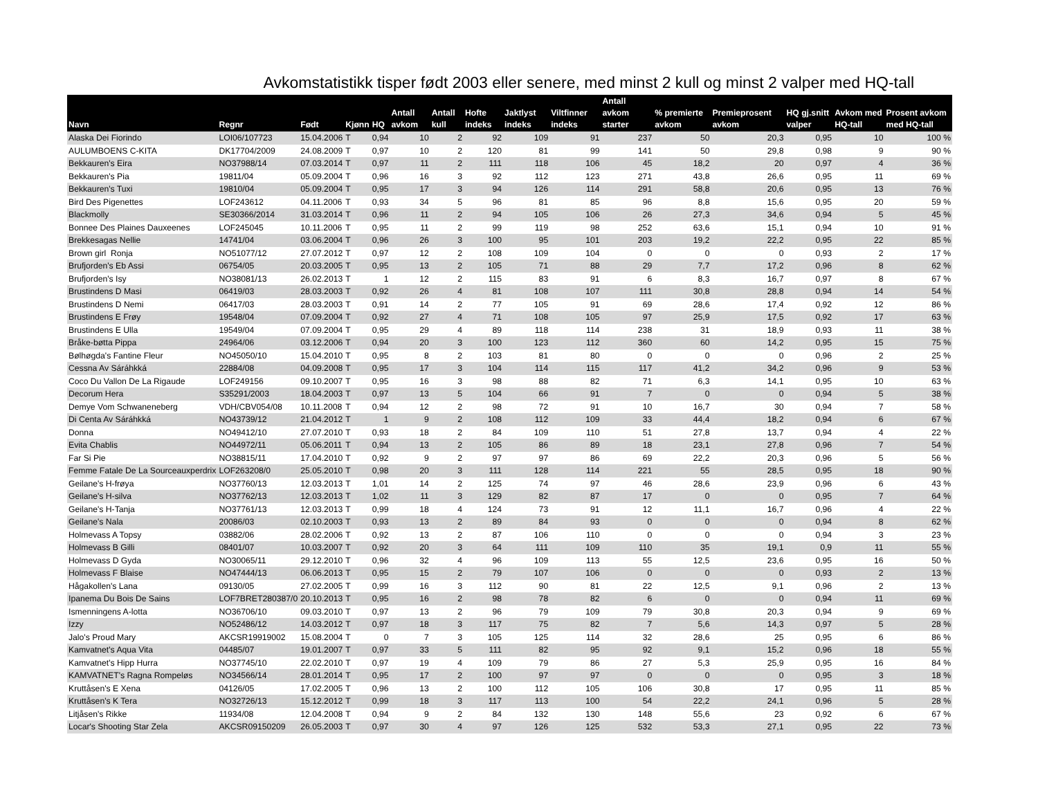Avkomstatistikk tisper født 2003 eller senere, med minst 2 kull og minst 2 valper med HQ-tall
| Navn | Regnr | Født | Kjønn | HQ | Antall avkom | Antall kull | Hofte indeks | Jaktlyst indeks | Viltfinner indeks | Antall avkom starter | % premierte avkom | Premieprosent avkom | HQ gj.snitt valper | Avkom med HQ-tall | Prosent avkom med HQ-tall |
| --- | --- | --- | --- | --- | --- | --- | --- | --- | --- | --- | --- | --- | --- | --- | --- |
| Alaska Dei Fiorindo | LOI06/107723 | 15.04.2006 | T | 0,94 | 10 | 2 | 92 | 109 | 91 | 237 | 50 | 20,3 | 0,95 | 10 | 100 % |
| AULUMBOENS C-KITA | DK17704/2009 | 24.08.2009 | T | 0,97 | 10 | 2 | 120 | 81 | 99 | 141 | 50 | 29,8 | 0,98 | 9 | 90 % |
| Bekkauren's Eira | NO37988/14 | 07.03.2014 | T | 0,97 | 11 | 2 | 111 | 118 | 106 | 45 | 18,2 | 20 | 0,97 | 4 | 36 % |
| Bekkauren's Pia | 19811/04 | 05.09.2004 | T | 0,96 | 16 | 3 | 92 | 112 | 123 | 271 | 43,8 | 26,6 | 0,95 | 11 | 69 % |
| Bekkauren's Tuxi | 19810/04 | 05.09.2004 | T | 0,95 | 17 | 3 | 94 | 126 | 114 | 291 | 58,8 | 20,6 | 0,95 | 13 | 76 % |
| Bird Des Pigenettes | LOF243612 | 04.11.2006 | T | 0,93 | 34 | 5 | 96 | 81 | 85 | 96 | 8,8 | 15,6 | 0,95 | 20 | 59 % |
| Blackmolly | SE30366/2014 | 31.03.2014 | T | 0,96 | 11 | 2 | 94 | 105 | 106 | 26 | 27,3 | 34,6 | 0,94 | 5 | 45 % |
| Bonnee Des Plaines Dauxeenes | LOF245045 | 10.11.2006 | T | 0,95 | 11 | 2 | 99 | 119 | 98 | 252 | 63,6 | 15,1 | 0,94 | 10 | 91 % |
| Brekkesagas Nellie | 14741/04 | 03.06.2004 | T | 0,96 | 26 | 3 | 100 | 95 | 101 | 203 | 19,2 | 22,2 | 0,95 | 22 | 85 % |
| Brown girl Ronja | NO51077/12 | 27.07.2012 | T | 0,97 | 12 | 2 | 108 | 109 | 104 | 0 | 0 | 0 | 0,93 | 2 | 17 % |
| Brufjorden's Eb Assi | 06754/05 | 20.03.2005 | T | 0,95 | 13 | 2 | 105 | 71 | 88 | 29 | 7,7 | 17,2 | 0,96 | 8 | 62 % |
| Brufjorden's Isy | NO38081/13 | 26.02.2013 | T | 1 | 12 | 2 | 115 | 83 | 91 | 6 | 8,3 | 16,7 | 0,97 | 8 | 67 % |
| Brustindens D Masi | 06419/03 | 28.03.2003 | T | 0,92 | 26 | 4 | 81 | 108 | 107 | 111 | 30,8 | 28,8 | 0,94 | 14 | 54 % |
| Brustindens D Nemi | 06417/03 | 28.03.2003 | T | 0,91 | 14 | 2 | 77 | 105 | 91 | 69 | 28,6 | 17,4 | 0,92 | 12 | 86 % |
| Brustindens E Frøy | 19548/04 | 07.09.2004 | T | 0,92 | 27 | 4 | 71 | 108 | 105 | 97 | 25,9 | 17,5 | 0,92 | 17 | 63 % |
| Brustindens E Ulla | 19549/04 | 07.09.2004 | T | 0,95 | 29 | 4 | 89 | 118 | 114 | 238 | 31 | 18,9 | 0,93 | 11 | 38 % |
| Bråke-bøtta Pippa | 24964/06 | 03.12.2006 | T | 0,94 | 20 | 3 | 100 | 123 | 112 | 360 | 60 | 14,2 | 0,95 | 15 | 75 % |
| Bølhøgda's Fantine Fleur | NO45050/10 | 15.04.2010 | T | 0,95 | 8 | 2 | 103 | 81 | 80 | 0 | 0 | 0 | 0,96 | 2 | 25 % |
| Cessna Av Sáráhkká | 22884/08 | 04.09.2008 | T | 0,95 | 17 | 3 | 104 | 114 | 115 | 117 | 41,2 | 34,2 | 0,96 | 9 | 53 % |
| Coco Du Vallon De La Rigaude | LOF249156 | 09.10.2007 | T | 0,95 | 16 | 3 | 98 | 88 | 82 | 71 | 6,3 | 14,1 | 0,95 | 10 | 63 % |
| Decorum Hera | S35291/2003 | 18.04.2003 | T | 0,97 | 13 | 5 | 104 | 66 | 91 | 7 | 0 | 0 | 0,94 | 5 | 38 % |
| Demye Vom Schwaneneberg | VDH/CBV054/08 | 10.11.2008 | T | 0,94 | 12 | 2 | 98 | 72 | 91 | 10 | 16,7 | 30 | 0,94 | 7 | 58 % |
| Di Centa Av Sáráhkká | NO43739/12 | 21.04.2012 | T | 1 | 9 | 2 | 108 | 112 | 109 | 33 | 44,4 | 18,2 | 0,94 | 6 | 67 % |
| Donna | NO49412/10 | 27.07.2010 | T | 0,93 | 18 | 2 | 84 | 109 | 110 | 51 | 27,8 | 13,7 | 0,94 | 4 | 22 % |
| Evita Chablis | NO44972/11 | 05.06.2011 | T | 0,94 | 13 | 2 | 105 | 86 | 89 | 18 | 23,1 | 27,8 | 0,96 | 7 | 54 % |
| Far Si Pie | NO38815/11 | 17.04.2010 | T | 0,92 | 9 | 2 | 97 | 97 | 86 | 69 | 22,2 | 20,3 | 0,96 | 5 | 56 % |
| Femme Fatale De La Sourceauxperdrix | LOF263208/0 | 25.05.2010 | T | 0,98 | 20 | 3 | 111 | 128 | 114 | 221 | 55 | 28,5 | 0,95 | 18 | 90 % |
| Geilane's H-frøya | NO37760/13 | 12.03.2013 | T | 1,01 | 14 | 2 | 125 | 74 | 97 | 46 | 28,6 | 23,9 | 0,96 | 6 | 43 % |
| Geilane's H-silva | NO37762/13 | 12.03.2013 | T | 1,02 | 11 | 3 | 129 | 82 | 87 | 17 | 0 | 0 | 0,95 | 7 | 64 % |
| Geilane's H-Tanja | NO37761/13 | 12.03.2013 | T | 0,99 | 18 | 4 | 124 | 73 | 91 | 12 | 11,1 | 16,7 | 0,96 | 4 | 22 % |
| Geilane's Nala | 20086/03 | 02.10.2003 | T | 0,93 | 13 | 2 | 89 | 84 | 93 | 0 | 0 | 0 | 0,94 | 8 | 62 % |
| Holmevass A Topsy | 03882/06 | 28.02.2006 | T | 0,92 | 13 | 2 | 87 | 106 | 110 | 0 | 0 | 0 | 0,94 | 3 | 23 % |
| Holmevass B Gilli | 08401/07 | 10.03.2007 | T | 0,92 | 20 | 3 | 64 | 111 | 109 | 110 | 35 | 19,1 | 0,9 | 11 | 55 % |
| Holmevass D Gyda | NO30065/11 | 29.12.2010 | T | 0,96 | 32 | 4 | 96 | 109 | 113 | 55 | 12,5 | 23,6 | 0,95 | 16 | 50 % |
| Holmevass F Blaise | NO47444/13 | 06.06.2013 | T | 0,95 | 15 | 2 | 79 | 107 | 106 | 0 | 0 | 0 | 0,93 | 2 | 13 % |
| Hågakollen's Lana | 09130/05 | 27.02.2005 | T | 0,99 | 16 | 3 | 112 | 90 | 81 | 22 | 12,5 | 9,1 | 0,96 | 2 | 13 % |
| Ipanema Du Bois De Sains | LOF7BRET280387/0 | 20.10.2013 | T | 0,95 | 16 | 2 | 98 | 78 | 82 | 6 | 0 | 0 | 0,94 | 11 | 69 % |
| Ismenningens A-lotta | NO36706/10 | 09.03.2010 | T | 0,97 | 13 | 2 | 96 | 79 | 109 | 79 | 30,8 | 20,3 | 0,94 | 9 | 69 % |
| Izzy | NO52486/12 | 14.03.2012 | T | 0,97 | 18 | 3 | 117 | 75 | 82 | 7 | 5,6 | 14,3 | 0,97 | 5 | 28 % |
| Jalo's Proud Mary | AKCSR19919002 | 15.08.2004 | T | 0 | 7 | 3 | 105 | 125 | 114 | 32 | 28,6 | 25 | 0,95 | 6 | 86 % |
| Kamvatnet's Aqua Vita | 04485/07 | 19.01.2007 | T | 0,97 | 33 | 5 | 111 | 82 | 95 | 92 | 9,1 | 15,2 | 0,96 | 18 | 55 % |
| Kamvatnet's Hipp Hurra | NO37745/10 | 22.02.2010 | T | 0,97 | 19 | 4 | 109 | 79 | 86 | 27 | 5,3 | 25,9 | 0,95 | 16 | 84 % |
| KAMVATNET's Ragna Rompeløs | NO34566/14 | 28.01.2014 | T | 0,95 | 17 | 2 | 100 | 97 | 97 | 0 | 0 | 0 | 0,95 | 3 | 18 % |
| Kruttåsen's E Xena | 04126/05 | 17.02.2005 | T | 0,96 | 13 | 2 | 100 | 112 | 105 | 106 | 30,8 | 17 | 0,95 | 11 | 85 % |
| Kruttåsen's K Tera | NO32726/13 | 15.12.2012 | T | 0,99 | 18 | 3 | 117 | 113 | 100 | 54 | 22,2 | 24,1 | 0,96 | 5 | 28 % |
| Litjåsen's Rikke | 11934/08 | 12.04.2008 | T | 0,94 | 9 | 2 | 84 | 132 | 130 | 148 | 55,6 | 23 | 0,92 | 6 | 67 % |
| Locar's Shooting Star Zela | AKCSR09150209 | 26.05.2003 | T | 0,97 | 30 | 4 | 97 | 126 | 125 | 532 | 53,3 | 27,1 | 0,95 | 22 | 73 % |